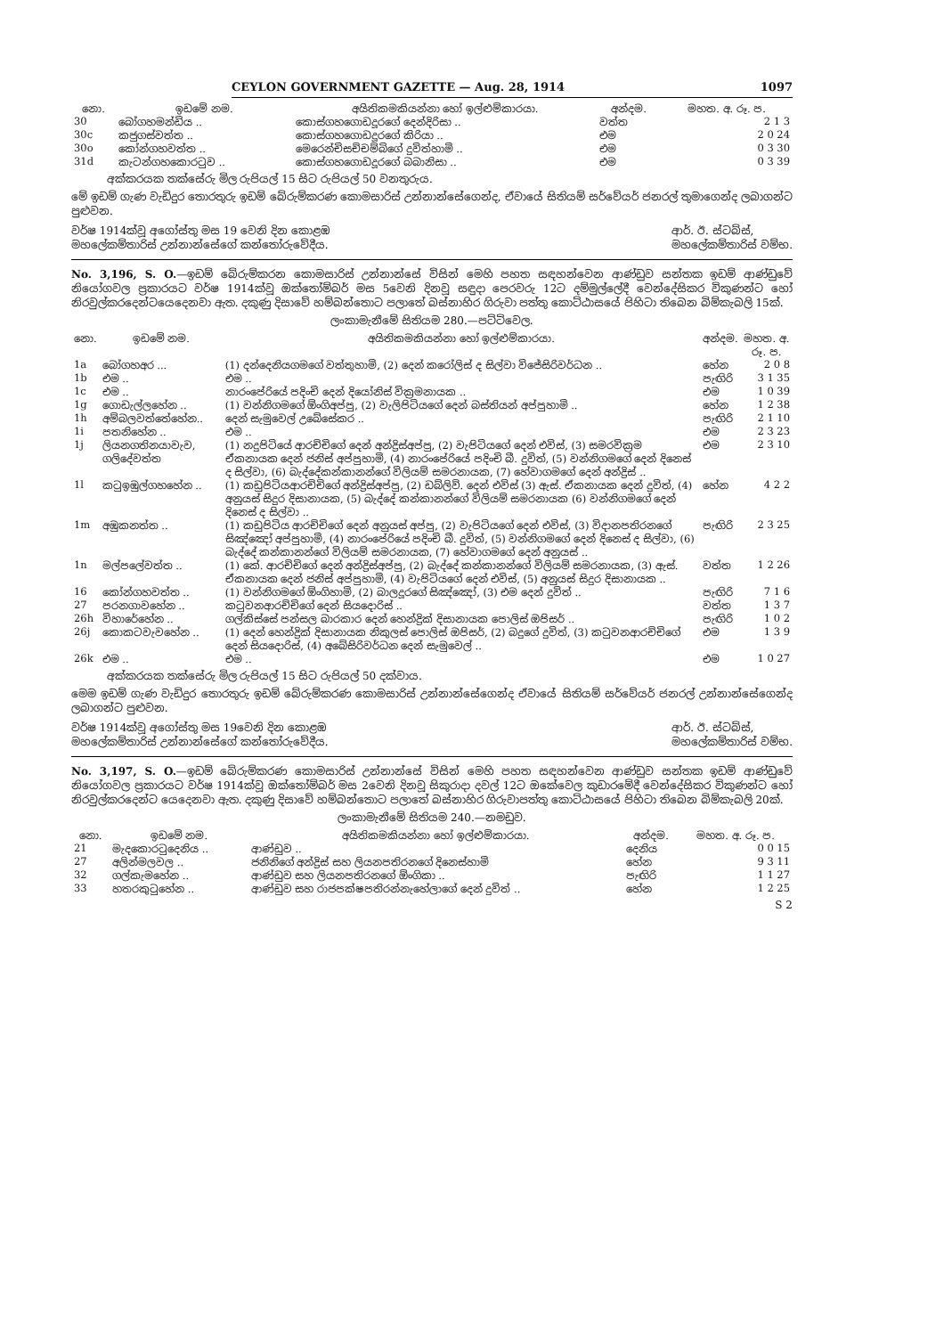CEYLON GOVERNMENT GAZETTE — Aug. 28, 1914 1097
| නො. | ඉඩමේ නම. | අයිතිකමකියන්නා හෝ ඉල්ළුම්කාරයා. | අන්දම. | මහත. අ. රූ. ප. |
| --- | --- | --- | --- | --- |
| 30 | බෝගහමන්ඩිය .. | කොස්ගහගොඩදූරගේ දෙන්දිරිසා .. | වත්ත | 2 1 3 |
| 30c | කජුගස්වත්ත .. | කොස්ගහගොඩදූරගේ කිරියා .. | එම | 2 0 24 |
| 30o | කෝන්ගහවත්ත .. | මෙරෙන්චිසච්චම්බිගේ දුවිත්හාමි .. | එම | 0 3 30 |
| 31d | කැටන්ගහකොරටුව .. | කොස්ගහගොඩදූරගේ බබානිසා .. | එම | 0 3 39 |
අක්කරයක තක්සේරු මිල රුපියල් 15 සිට රුපියල් 50 වනතුරුය.
මේ ඉඩම් ගැණ වැඩිදුර තොරතුරු ඉඩම් බේරුම්කරණ කොමසාරිස් උන්නාන්සේගෙන්ද, ඒවායේ සිතියම් සර්වේයර් ජනරල් තුමාගෙන්ද ලබාගන්ට පුළුවන.
වර්ෂ 1914ක්වූ අගෝස්තු මස 19 වෙනි දින කොළඹ
මහලේකම්තාරිස් උන්නාන්සේගේ කන්තෝරුවේදීය. ආර්. ඊ. ස්ටබ්ස්,
මහලේකම්තාරිස් වම්භ.
No. 3,196, S. O.—ඉඩම් බේරුම්කරන කොමසාරිස් උන්නාන්සේ විසින් මෙහි පහත සඳහන්වෙන ආණ්ඩුව සන්තක ඉඩම් ආණ්ඩුවේ නියෝගවල ප්‍රකාරයට වර්ෂ 1914ක්වූ ඔක්තෝම්බර් මස 5වෙනි දිනවූ සඳුදා පෙරවරු 12ට දම්මුල්ලේදී වෙන්දේසිකර විකුණන්ට හෝ නිරවුල්කරදෙන්ටයෙදෙනවා ඇත. දකුණු දිසාවේ හම්බන්තොට පලාතේ බස්නාහිර ගිරුවා පත්තු කොට්ඨාසයේ පිහිටා තිබෙන බිම්කැබලි 15ක්.
ලංකාමැනීමේ සිතියම 280.—පට්ටිවෙල.
| නො. | ඉඩමේ නම. | අයිතිකමකියන්නා හෝ ඉල්ළුම්කාරයා. | අන්දම. | මහත. අ. රූ. ප. |
| --- | --- | --- | --- | --- |
| 1a | බෝගහඅර ... | (1) දන්දෙනියගමගේ වත්තුහාමි, (2) දෙන් කරෝලිස් ද සිල්වා විජේසිරිවර්ධන .. | හේන | 2 0 8 |
| 1b | එම .. | එම .. | පැඟිරි | 3 1 35 |
| 1c | එම .. | නාරංපේරියේ පදිංචි දෙන් දියෝනිස් වික්‍රමනායක .. | එම | 1 0 39 |
| 1g | ගොඩැල්ලහේන .. | (1) වන්නිගමගේ ඕංගිඅප්පු, (2) වැලිපිටියගේ දෙන් බස්තියන් අප්පුහාමි .. | හේන | 1 2 38 |
| 1h | අම්බලවත්තේහේන.. | දෙන් සැමුවෙල් උබේසේකර .. | පැඟිරි | 2 1 10 |
| 1i | පතනිහේන .. | එම .. | එම | 2 3 23 |
| 1j | ලියනගතිනයාවැව, ගලිදේවත්ත | (1) නදුපිටියේ ආරච්චිගේ දෙන් අන්ද්‍රිස්අප්පු, (2) වැපිටියගේ දෙන් එවිස්, (3) සමරවික්‍රම ඒකනායක දෙන් ජනිස් අප්පුහාමි, (4) නාරංපේරියේ පදිංචි බී. දුවිත්, (5) වන්නිගමගේ දෙන් දිනෙස් ද සිල්වා, (6) බැද්දේකන්කානන්ගේ විලියම් සමරනායක, (7) හේවාගමගේ දෙන් අන්ද්‍රිස් .. | එම | 2 3 10 |
| 1l | කටුඉඹුල්ගහහේන .. | (1) කඩුපිටියආරච්චිගේ අන්ද්‍රිස්අප්පු, (2) ඩබ්ලිව්. දෙන් එවිස් (3) ඇස්. ඒකනායක දෙන් දුවිත්, (4) අනුයස් සිදුර දිසානායක, (5) බැද්දේ කන්කානන්ගේ විලියම් සමරනායක (6) වන්නිගමගේ දෙන් දිනෙස් ද සිල්වා .. | හේන | 4 2 2 |
| 1m | අඹුකනත්ත .. | (1) කඩුපිටිය ආරච්චිගේ දෙන් අනුයස් අප්පු, (2) වැපිටියගේ දෙන් එවිස්, (3) විදානපතිරනගේ සිඤ්ඤෝ අප්පුහාමි, (4) නාරංපේරියේ පදිංචි බී. දුවිත්, (5) වන්නිගමගේ දෙන් දිනෙස් ද සිල්වා, (6) බැද්දේ කන්කානන්ගේ විලියම් සමරනායක, (7) හේවාගමගේ දෙන් අනුයස් .. | පැඟිරි | 2 3 25 |
| 1n | මල්පලේවත්ත .. | (1) කේ. ආරච්චිගේ දෙන් අන්ද්‍රිස්අප්පු, (2) බැද්දේ කන්කානන්ගේ විලියම් සමරනායක, (3) ඇස්. ඒකනායක දෙන් ජනිස් අප්පුහාමි, (4) වැපිටියගේ දෙන් එවිස්, (5) අනුයස් සිදුර දිසානායක .. | වත්ත | 1 2 26 |
| 16 | කෝන්ගහවත්ත .. | (1) වන්නිගමගේ ඕංගිහාමි, (2) බාලදූරගේ සිඤ්ඤෝ, (3) එම දෙන් දුවිත් .. | පැඟිරි | 7 1 6 |
| 27 | පරනගාවහේන .. | කටුවනආරච්චිගේ දෙන් සියදොරිස් .. | වත්ත | 1 3 7 |
| 26h | විහාරේහේන .. | ගල්කිස්සේ පන්සල බාරකාර දෙන් හෙන්ද්‍රික් දිසානායක පොලිස් ඔපිසර් .. | පැඟිරි | 1 0 2 |
| 26j | කොකටවැවහේන .. | (1) දෙන් හෙන්ද්‍රික් දිසානායක නිකුලස් පොලිස් ඔපිසර්, (2) බදුගේ දුවිත්, (3) කටුවනආරච්චිගේ දෙන් සියදොරිස්, (4) අබේසිරිවර්ධන දෙන් සැමුවෙල් .. | එම | 1 3 9 |
| 26k | එම .. | එම .. | එම | 1 0 27 |
අක්කරයක තක්සේරු මිල රුපියල් 15 සිට රුපියල් 50 දක්වාය.
මෙම ඉඩම් ගැණ වැඩිදුර තොරතුරු ඉඩම් බේරුම්කරණ කොමසාරිස් උන්නාන්සේගෙන්ද ඒවායේ සිතියම් සර්වේයර් ජනරල් උන්නාන්සේගෙන්ද ලබාගන්ට පුළුවන.
වර්ෂ 1914ක්වූ අගෝස්තු මස 19වෙනි දින කොළඹ
මහලේකම්තාරිස් උන්නාන්සේගේ කන්තෝරුවේදීය. ආර්. ඊ. ස්ටබ්ස්,
මහලේකම්තාරිස් වම්භ.
No. 3,197, S. O.—ඉඩම් බේරුම්කරණ කොමසාරිස් උන්නාන්සේ විසින් මෙහි පහත සඳහන්වෙන ආණ්ඩුව සන්තක ඉඩම් ආණ්ඩුවේ නියෝගවල ප්‍රකාරයට වර්ෂ 1914ක්වූ ඔක්තෝම්බර් මස 2වෙනි දිනවූ සිකුරාදා දවල් 12ට ඔකේවෙල කුඩාරමේදී වෙන්දේසිකර විකුණන්ට හෝ නිරවුල්කරදෙන්ට යෙදෙනවා ඇත. දකුණු දිසාවේ හම්බන්තොට පලාතේ බස්නාහිර ගිරුවාපත්තු කොට්ඨාසයේ පිහිටා තිබෙන බිම්කැබලි 20ක්.
ලංකාමැනීමේ සිතියම 240.—නමඩුව.
| නො. | ඉඩමේ නම. | අයිතිකමකියන්නා හෝ ඉල්ළුම්කාරයා. | අන්දම. | මහත. අ. රූ. ප. |
| --- | --- | --- | --- | --- |
| 21 | මැදකොරටුදෙනිය .. | ආණ්ඩුව .. | දෙනිය | 0 0 15 |
| 27 | අලින්මලවල .. | ජනිනිගේ අන්ද්‍රිස් සහ ලියනපතිරනගේ දිනෙස්හාමි | හේන | 9 3 11 |
| 32 | ගල්කැමහේන .. | ආණ්ඩුව සහ ලියනපතිරනගේ ඕංගිකා .. | පැඟිරි | 1 1 27 |
| 33 | හතරකුටුහේන .. | ආණ්ඩුව සහ රාජපක්ෂපතිරන්නැහේලාගේ දෙන් දුවිත් .. | හේන | 1 2 25 |
S 2